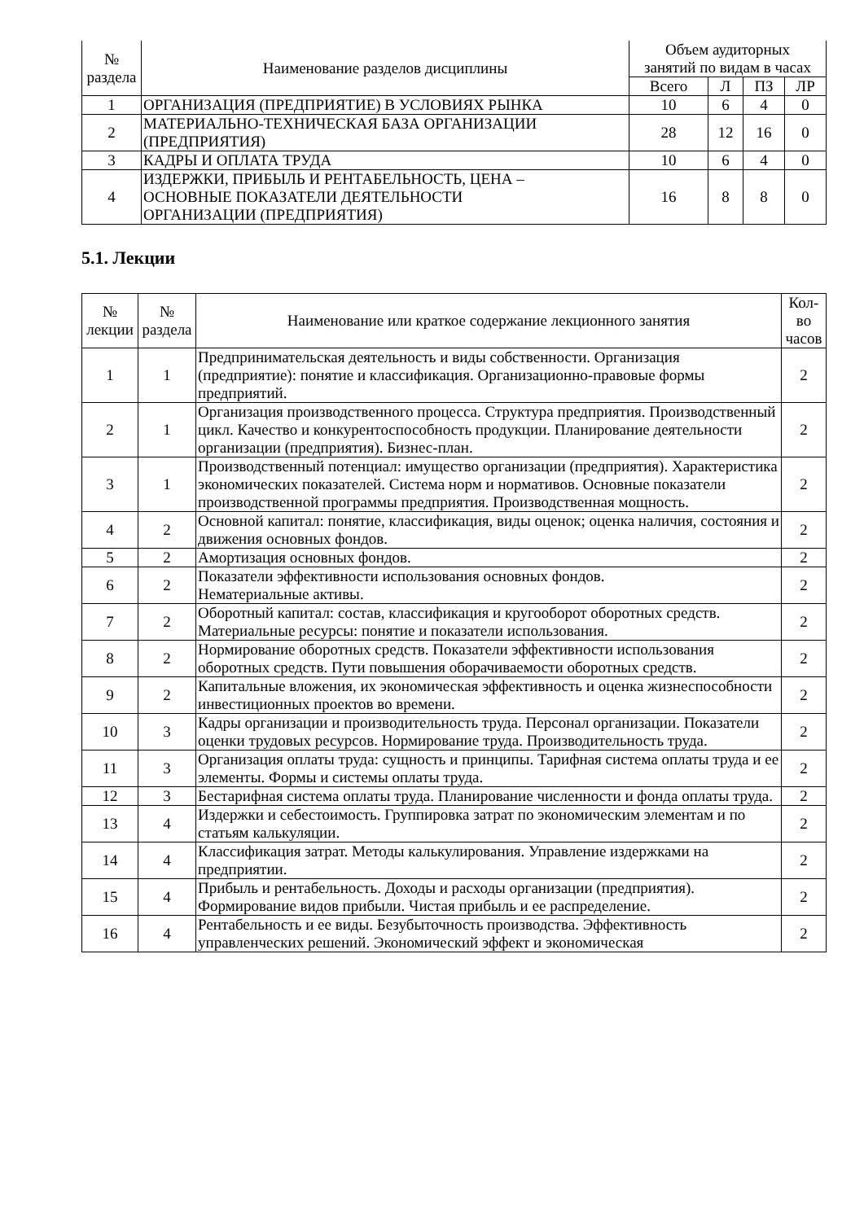| № раздела | Наименование разделов дисциплины | Объем аудиторных занятий по видам в часах | | | |
| --- | --- | --- | --- | --- | --- |
| | | Всего | Л | ПЗ | ЛР |
| 1 | ОРГАНИЗАЦИЯ (ПРЕДПРИЯТИЕ) В УСЛОВИЯХ РЫНКА | 10 | 6 | 4 | 0 |
| 2 | МАТЕРИАЛЬНО-ТЕХНИЧЕСКАЯ БАЗА ОРГАНИЗАЦИИ (ПРЕДПРИЯТИЯ) | 28 | 12 | 16 | 0 |
| 3 | КАДРЫ И ОПЛАТА ТРУДА | 10 | 6 | 4 | 0 |
| 4 | ИЗДЕРЖКИ, ПРИБЫЛЬ И РЕНТАБЕЛЬНОСТЬ, ЦЕНА – ОСНОВНЫЕ ПОКАЗАТЕЛИ ДЕЯТЕЛЬНОСТИ ОРГАНИЗАЦИИ (ПРЕДПРИЯТИЯ) | 16 | 8 | 8 | 0 |
5.1. Лекции
| № лекции | № раздела | Наименование или краткое содержание лекционного занятия | Кол- во часов |
| --- | --- | --- | --- |
| 1 | 1 | Предпринимательская деятельность и виды собственности. Организация (предприятие): понятие и классификация. Организационно-правовые формы предприятий. | 2 |
| 2 | 1 | Организация производственного процесса. Структура предприятия. Производственный цикл. Качество и конкурентоспособность продукции. Планирование деятельности организации (предприятия). Бизнес-план. | 2 |
| 3 | 1 | Производственный потенциал: имущество организации (предприятия). Характеристика экономических показателей. Система норм и нормативов. Основные показатели производственной программы предприятия. Производственная мощность. | 2 |
| 4 | 2 | Основной капитал: понятие, классификация, виды оценок; оценка наличия, состояния и движения основных фондов. | 2 |
| 5 | 2 | Амортизация основных фондов. | 2 |
| 6 | 2 | Показатели эффективности использования основных фондов. Нематериальные активы. | 2 |
| 7 | 2 | Оборотный капитал: состав, классификация и кругооборот оборотных средств. Материальные ресурсы: понятие и показатели использования. | 2 |
| 8 | 2 | Нормирование оборотных средств. Показатели эффективности использования оборотных средств. Пути повышения оборачиваемости оборотных средств. | 2 |
| 9 | 2 | Капитальные вложения, их экономическая эффективность и оценка жизнеспособности инвестиционных проектов во времени. | 2 |
| 10 | 3 | Кадры организации и производительность труда. Персонал организации. Показатели оценки трудовых ресурсов. Нормирование труда. Производительность труда. | 2 |
| 11 | 3 | Организация оплаты труда: сущность и принципы. Тарифная система оплаты труда и ее элементы. Формы и системы оплаты труда. | 2 |
| 12 | 3 | Бестарифная система оплаты труда. Планирование численности и фонда оплаты труда. | 2 |
| 13 | 4 | Издержки и себестоимость. Группировка затрат по экономическим элементам и по статьям калькуляции. | 2 |
| 14 | 4 | Классификация затрат. Методы калькулирования. Управление издержками на предприятии. | 2 |
| 15 | 4 | Прибыль и рентабельность. Доходы и расходы организации (предприятия). Формирование видов прибыли. Чистая прибыль и ее распределение. | 2 |
| 16 | 4 | Рентабельность и ее виды. Безубыточность производства. Эффективность управленческих решений. Экономический эффект и экономическая | 2 |